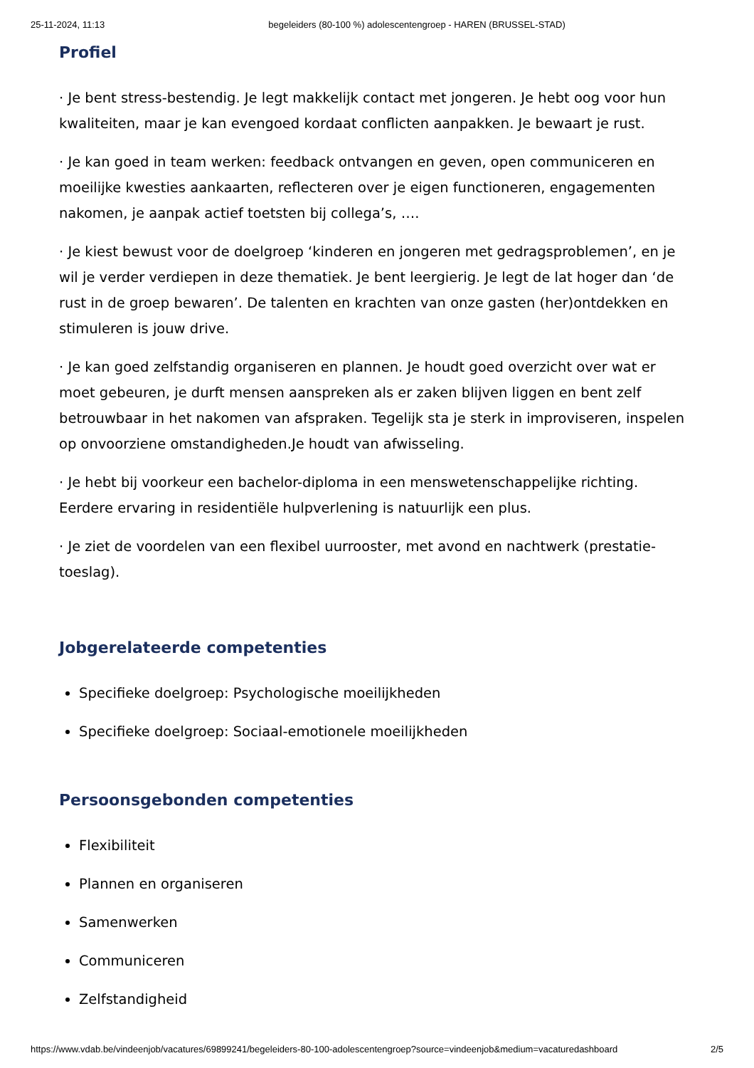25-11-2024, 11:13 begeleiders (80-100 %) adolescentengroep - HAREN (BRUSSEL-STAD)
Profiel
· Je bent stress-bestendig. Je legt makkelijk contact met jongeren. Je hebt oog voor hun kwaliteiten, maar je kan evengoed kordaat conflicten aanpakken. Je bewaart je rust.
· Je kan goed in team werken: feedback ontvangen en geven, open communiceren en moeilijke kwesties aankaarten, reflecteren over je eigen functioneren, engagementen nakomen, je aanpak actief toetsten bij collega’s, ….
· Je kiest bewust voor de doelgroep ‘kinderen en jongeren met gedragsproblemen’, en je wil je verder verdiepen in deze thematiek. Je bent leergierig. Je legt de lat hoger dan ‘de rust in de groep bewaren’. De talenten en krachten van onze gasten (her)ontdekken en stimuleren is jouw drive.
· Je kan goed zelfstandig organiseren en plannen. Je houdt goed overzicht over wat er moet gebeuren, je durft mensen aanspreken als er zaken blijven liggen en bent zelf betrouwbaar in het nakomen van afspraken. Tegelijk sta je sterk in improviseren, inspelen op onvoorziene omstandigheden.Je houdt van afwisseling.
· Je hebt bij voorkeur een bachelor-diploma in een menswetenschappelijke richting. Eerdere ervaring in residentiële hulpverlening is natuurlijk een plus.
· Je ziet de voordelen van een flexibel uurrooster, met avond en nachtwerk (prestatie-toeslag).
Jobgerelateerde competenties
Specifieke doelgroep: Psychologische moeilijkheden
Specifieke doelgroep: Sociaal-emotionele moeilijkheden
Persoonsgebonden competenties
Flexibiliteit
Plannen en organiseren
Samenwerken
Communiceren
Zelfstandigheid
https://www.vdab.be/vindeenjob/vacatures/69899241/begeleiders-80-100-adolescentengroep?source=vindeenjob&medium=vacaturedashboard 2/5